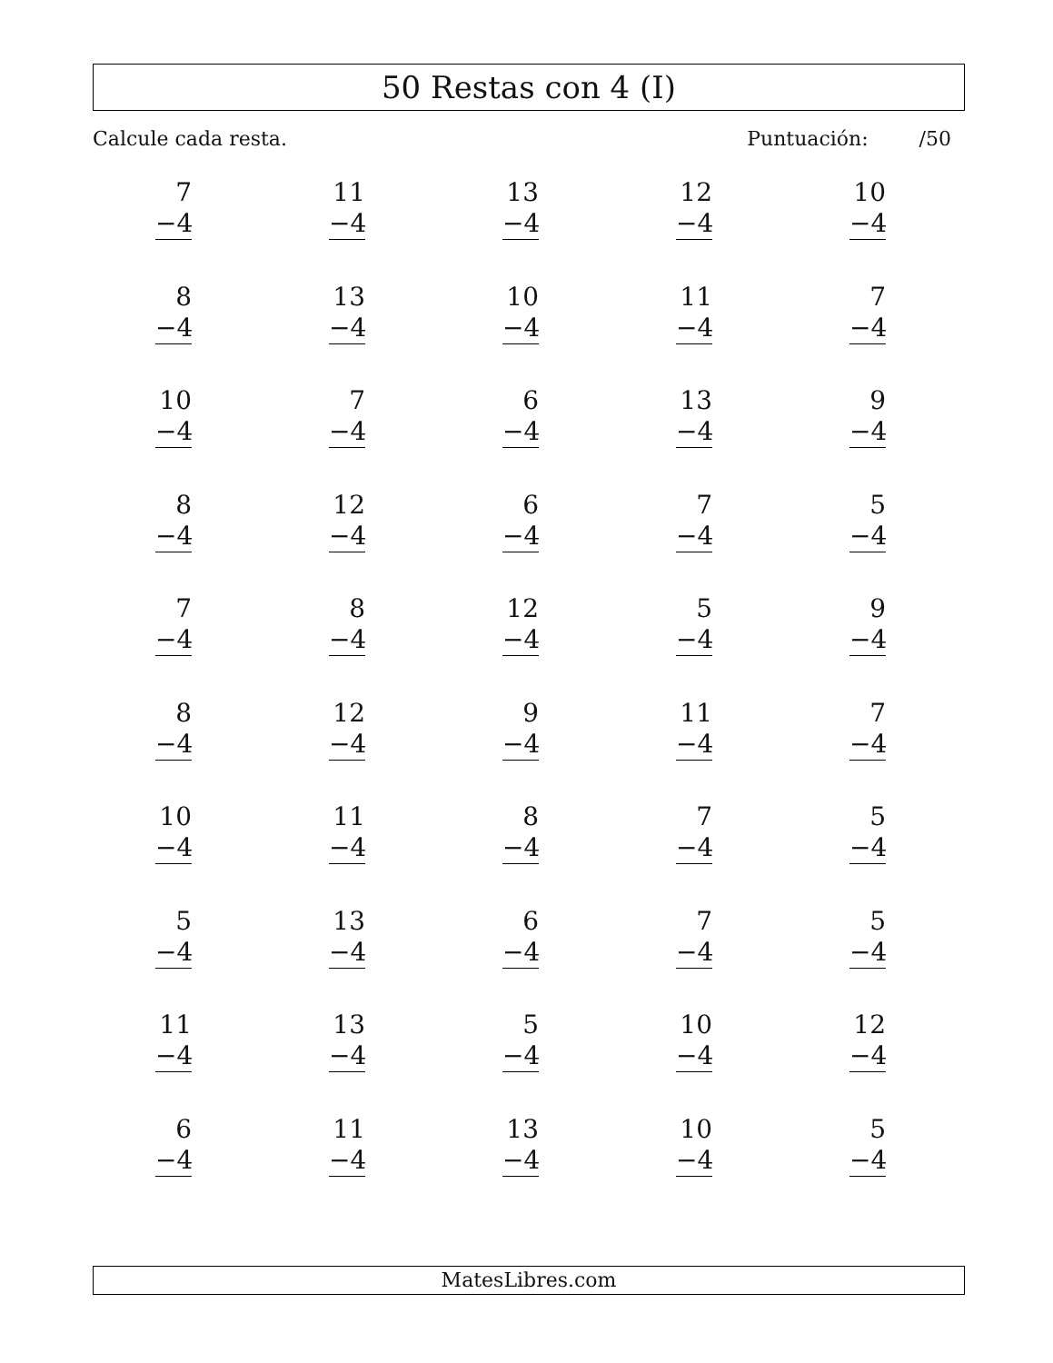50 Restas con 4 (I)
Calcule cada resta. Puntuación: /50
| 7 −4 | 11 −4 | 13 −4 | 12 −4 | 10 −4 |
| 8 −4 | 13 −4 | 10 −4 | 11 −4 | 7 −4 |
| 10 −4 | 7 −4 | 6 −4 | 13 −4 | 9 −4 |
| 8 −4 | 12 −4 | 6 −4 | 7 −4 | 5 −4 |
| 7 −4 | 8 −4 | 12 −4 | 5 −4 | 9 −4 |
| 8 −4 | 12 −4 | 9 −4 | 11 −4 | 7 −4 |
| 10 −4 | 11 −4 | 8 −4 | 7 −4 | 5 −4 |
| 5 −4 | 13 −4 | 6 −4 | 7 −4 | 5 −4 |
| 11 −4 | 13 −4 | 5 −4 | 10 −4 | 12 −4 |
| 6 −4 | 11 −4 | 13 −4 | 10 −4 | 5 −4 |
MatesLibres.com